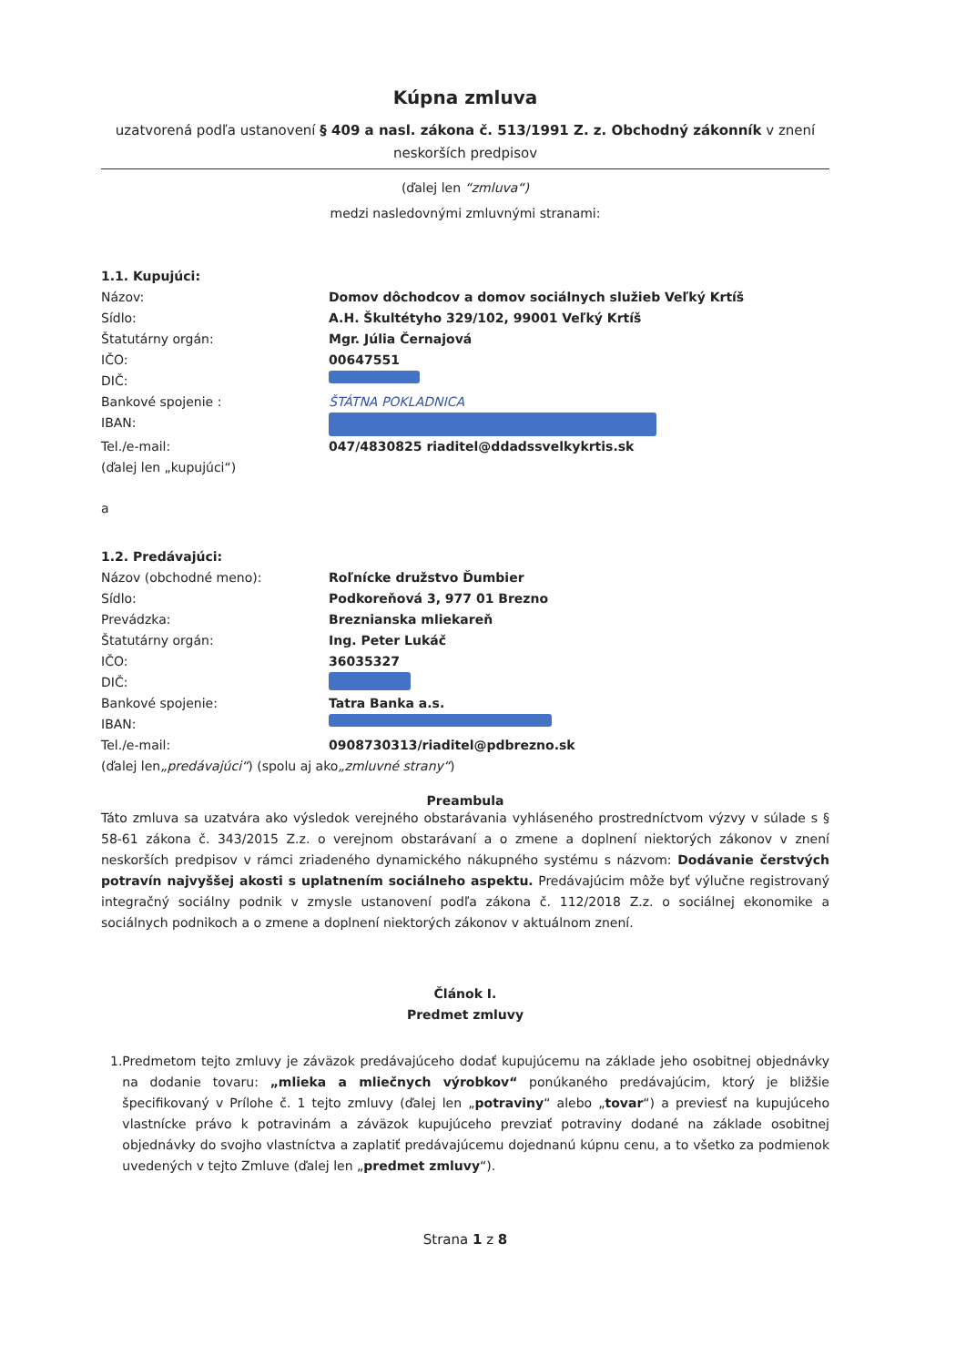Kúpna zmluva
uzatvorená podľa ustanovení § 409 a nasl. zákona č. 513/1991 Z. z. Obchodný zákonník v znení neskorších predpisov
(ďalej len “zmluva“)
medzi nasledovnými zmluvnými stranami:
1.1. Kupujúci:
Názov: Domov dôchodcov a domov sociálnych služieb Veľký Krtíš
Sídlo: A.H. Škultétyho 329/102, 99001 Veľký Krtíš
Štatutárny orgán: Mgr. Júlia Černajová
IČO: 00647551
DIČ:
Bankové spojenie : ŠTÁTNA POKLADNICA
IBAN:
Tel./e-mail: 047/4830825 riaditel@ddadssvelkykrtis.sk
(ďalej len „kupujúci“)
a
1.2. Predávajúci:
Názov (obchodné meno): Roľnícke družstvo Ďumbier
Sídlo: Podkoreňová 3, 977 01 Brezno
Prevádzka: Breznianska mliekareň
Štatutárny orgán: Ing. Peter Lukáč
IČO: 36035327
DIČ:
Bankové spojenie: Tatra Banka a.s.
IBAN:
Tel./e-mail: 0908730313/riaditel@pdbrezno.sk
(ďalej len „predávajúci“) (spolu aj ako „zmluvné strany“)
Preambula
Táto zmluva sa uzatvára ako výsledok verejného obstarávania vyhláseného prostredníctvom výzvy v súlade s § 58-61 zákona č. 343/2015 Z.z. o verejnom obstarávaní a o zmene a doplnení niektorých zákonov v znení neskorších predpisov v rámci zriadeného dynamického nákupného systému s názvom: Dodávanie čerstvých potravín najvyššej akosti s uplatnením sociálneho aspektu. Predávajúcim môže byť výlučne registrovaný integračný sociálny podnik v zmysle ustanovení podľa zákona č. 112/2018 Z.z. o sociálnej ekonomike a sociálnych podnikoch a o zmene a doplnení niektorých zákonov v aktuálnom znení.
Článok I.
Predmet zmluvy
1. Predmetom tejto zmluvy je záväzok predávajúceho dodať kupujúcemu na základe jeho osobitnej objednávky na dodanie tovaru: „mlieka a mliečnych výrobkov“ ponúkaného predávajúcim, ktorý je bližšie špecifikovaný v Prílohe č. 1 tejto zmluvy (ďalej len „potraviny“ alebo „tovar“) a previesť na kupujúceho vlastnícke právo k potravinám a záväzok kupujúceho prevziať potraviny dodané na základe osobitnej objednávky do svojho vlastníctva a zaplatiť predávajúcemu dojednanú kúpnu cenu, a to všetko za podmienok uvedených v tejto Zmluve (ďalej len „predmet zmluvy“).
Strana 1 z 8